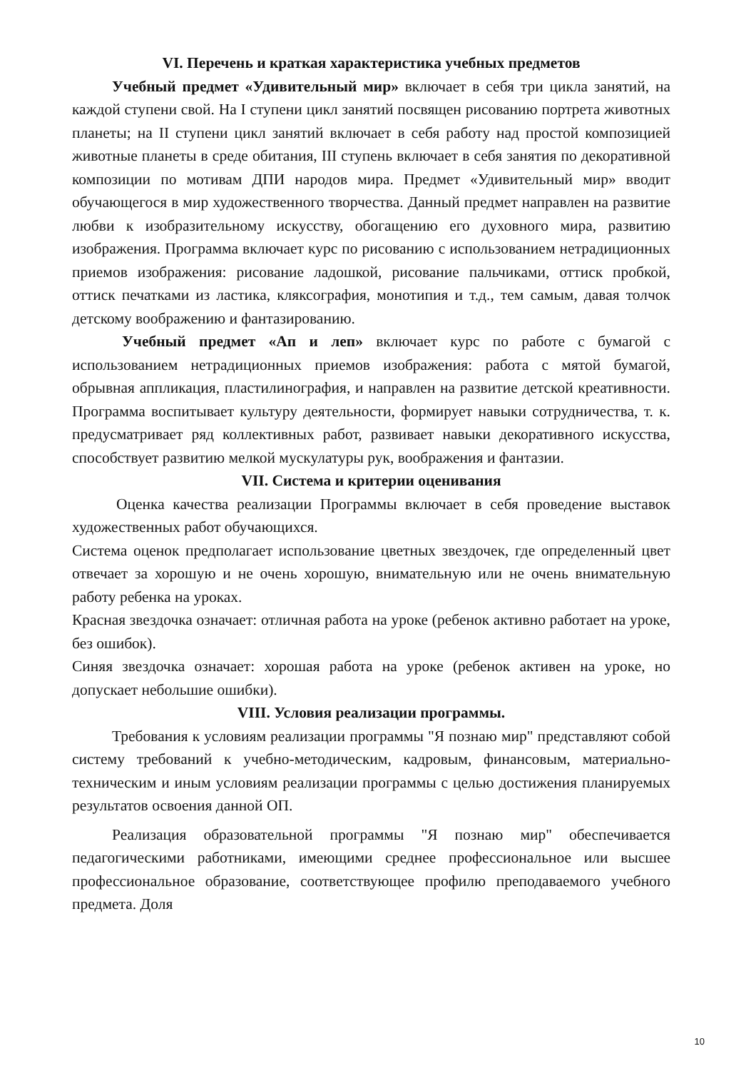VI. Перечень и краткая характеристика учебных предметов
Учебный предмет «Удивительный мир» включает в себя три цикла занятий, на каждой ступени свой. На I ступени цикл занятий посвящен рисованию портрета животных планеты; на II ступени цикл занятий включает в себя работу над простой композицией животные планеты в среде обитания, III ступень включает в себя занятия по декоративной композиции по мотивам ДПИ народов мира. Предмет «Удивительный мир» вводит обучающегося в мир художественного творчества. Данный предмет направлен на развитие любви к изобразительному искусству, обогащению его духовного мира, развитию изображения. Программа включает курс по рисованию с использованием нетрадиционных приемов изображения: рисование ладошкой, рисование пальчиками, оттиск пробкой, оттиск печатками из ластика, кляксография, монотипия и т.д., тем самым, давая толчок детскому воображению и фантазированию.
Учебный предмет «Ап и леп» включает курс по работе с бумагой с использованием нетрадиционных приемов изображения: работа с мятой бумагой, обрывная аппликация, пластилинография, и направлен на развитие детской креативности. Программа воспитывает культуру деятельности, формирует навыки сотрудничества, т. к. предусматривает ряд коллективных работ, развивает навыки декоративного искусства, способствует развитию мелкой мускулатуры рук, воображения и фантазии.
VII. Система и критерии оценивания
Оценка качества реализации Программы включает в себя проведение выставок художественных работ обучающихся.
Система оценок предполагает использование цветных звездочек, где определенный цвет отвечает за хорошую и не очень хорошую, внимательную или не очень внимательную работу ребенка на уроках.
Красная звездочка означает: отличная работа на уроке (ребенок активно работает на уроке, без ошибок).
Синяя звездочка означает: хорошая работа на уроке (ребенок активен на уроке, но допускает небольшие ошибки).
VIII. Условия реализации программы.
Требования к условиям реализации программы "Я познаю мир" представляют собой систему требований к учебно-методическим, кадровым, финансовым, материально-техническим и иным условиям реализации программы с целью достижения планируемых результатов освоения данной ОП.
Реализация образовательной программы "Я познаю мир" обеспечивается педагогическими работниками, имеющими среднее профессиональное или высшее профессиональное образование, соответствующее профилю преподаваемого учебного предмета. Доля
10